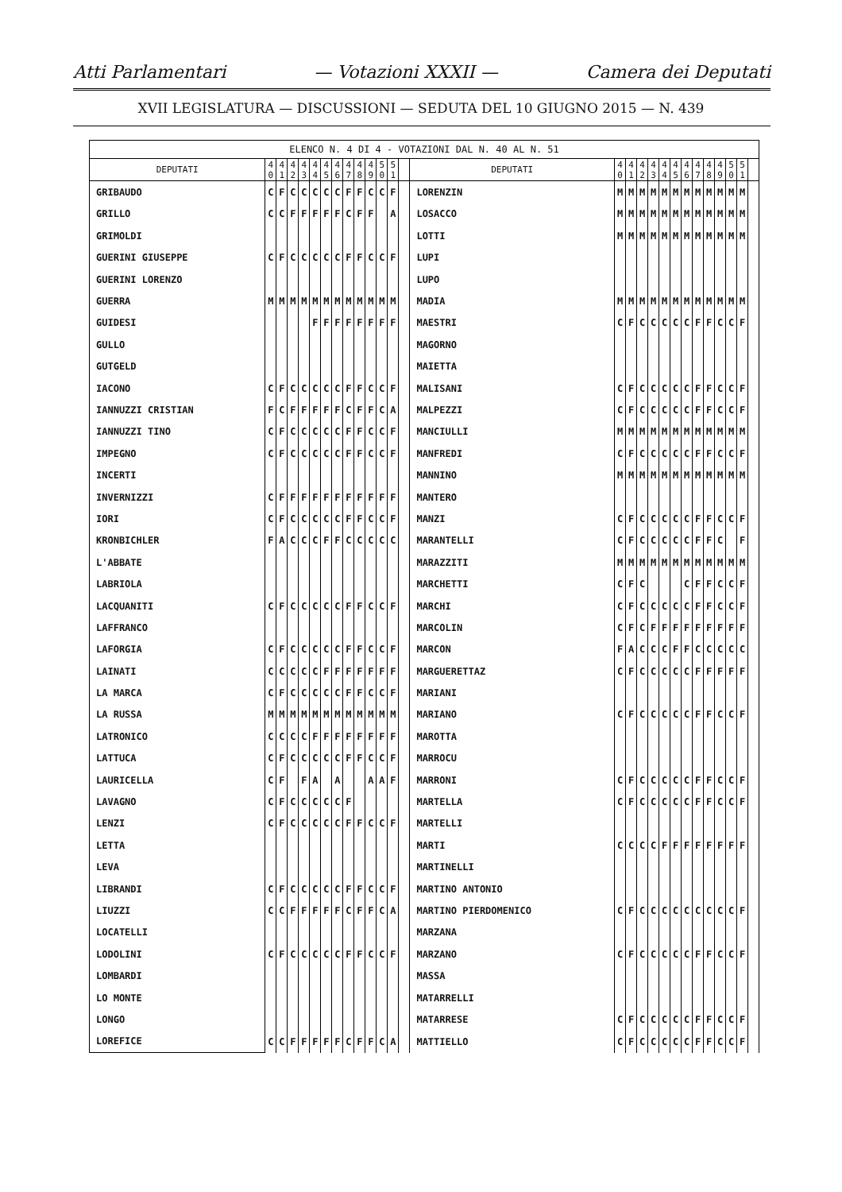Atti Parlamentari — Votazioni XXXII — Camera dei Deputati
XVII LEGISLATURA — DISCUSSIONI — SEDUTA DEL 10 GIUGNO 2015 — N. 439
| ELENCO N. 4 DI 4 - VOTAZIONI DAL N. 40 AL N. 51 | | | | | | | | | | | | | | | | | | | | | | | | | | | |
| DEPUTATI | 4 0 | 4 1 | 4 2 | 4 3 | 4 4 | 4 5 | 4 6 | 4 7 | 4 8 | 4 9 | 5 0 | 5 1 | | DEPUTATI | 4 0 | 4 1 | 4 2 | 4 3 | 4 4 | 4 5 | 4 6 | 4 7 | 4 8 | 4 9 | 5 0 | 5 1 | |
| GRIBAUDO | C | F | C | C | C | C | C | F | F | C | C | F | | LORENZIN | M | M | M | M | M | M | M | M | M | M | M | M | |
| GRILLO | C | C | F | F | F | F | F | C | F | F | | A | | LOSACCO | M | M | M | M | M | M | M | M | M | M | M | M | |
| GRIMOLDI | | | | | | | | | | | | | | LOTTI | M | M | M | M | M | M | M | M | M | M | M | M | |
| GUERINI GIUSEPPE | C | F | C | C | C | C | C | F | F | C | C | F | | LUPI | | | | | | | | | | | | | |
| GUERINI LORENZO | | | | | | | | | | | | | | LUPO | | | | | | | | | | | | | |
| GUERRA | M | M | M | M | M | M | M | M | M | M | M | M | | MADIA | M | M | M | M | M | M | M | M | M | M | M | M | |
| GUIDESI | | | | | F | F | F | F | F | F | F | F | | MAESTRI | C | F | C | C | C | C | C | F | F | C | C | F | |
| GULLO | | | | | | | | | | | | | | MAGORNO | | | | | | | | | | | | | |
| GUTGELD | | | | | | | | | | | | | | MAIETTA | | | | | | | | | | | | | |
| IACONO | C | F | C | C | C | C | C | F | F | C | C | F | | MALISANI | C | F | C | C | C | C | C | F | F | C | C | F | |
| IANNUZZI CRISTIAN | F | C | F | F | F | F | F | C | F | F | C | A | | MALPEZZI | C | F | C | C | C | C | C | F | F | C | C | F | |
| IANNUZZI TINO | C | F | C | C | C | C | C | F | F | C | C | F | | MANCIULLI | M | M | M | M | M | M | M | M | M | M | M | M | |
| IMPEGNO | C | F | C | C | C | C | C | F | F | C | C | F | | MANFREDI | C | F | C | C | C | C | C | F | F | C | C | F | |
| INCERTI | | | | | | | | | | | | | | MANNINO | M | M | M | M | M | M | M | M | M | M | M | M | |
| INVERNIZZI | C | F | F | F | F | F | F | F | F | F | F | F | | MANTERO | | | | | | | | | | | | | |
| IORI | C | F | C | C | C | C | C | F | F | C | C | F | | MANZI | C | F | C | C | C | C | C | F | F | C | C | F | |
| KRONBICHLER | F | A | C | C | C | F | F | C | C | C | C | C | | MARANTELLI | C | F | C | C | C | C | C | F | F | C | | F | |
| L'ABBATE | | | | | | | | | | | | | | MARAZZITI | M | M | M | M | M | M | M | M | M | M | M | M | |
| LABRIOLA | | | | | | | | | | | | | | MARCHETTI | C | F | C | | | | C | F | F | C | C | F | |
| LACQUANITI | C | F | C | C | C | C | C | F | F | C | C | F | | MARCHI | C | F | C | C | C | C | C | F | F | C | C | F | |
| LAFFRANCO | | | | | | | | | | | | | | MARCOLIN | C | F | C | F | F | F | F | F | F | F | F | F | |
| LAFORGIA | C | F | C | C | C | C | C | F | F | C | C | F | | MARCON | F | A | C | C | C | F | F | C | C | C | C | C | |
| LAINATI | C | C | C | C | C | F | F | F | F | F | F | F | | MARGUERETTAZ | C | F | C | C | C | C | C | F | F | F | F | F | |
| LA MARCA | C | F | C | C | C | C | C | F | F | C | C | F | | MARIANI | | | | | | | | | | | | | |
| LA RUSSA | M | M | M | M | M | M | M | M | M | M | M | M | | MARIANO | C | F | C | C | C | C | C | F | F | C | C | F | |
| LATRONICO | C | C | C | C | F | F | F | F | F | F | F | F | | MAROTTA | | | | | | | | | | | | | |
| LATTUCA | C | F | C | C | C | C | C | F | F | C | C | F | | MARROCU | | | | | | | | | | | | | |
| LAURICELLA | C | F | | F | A | | A | | | A | A | F | | MARRONI | C | F | C | C | C | C | C | F | F | C | C | F | |
| LAVAGNO | C | F | C | C | C | C | C | F | | | | | | MARTELLA | C | F | C | C | C | C | C | F | F | C | C | F | |
| LENZI | C | F | C | C | C | C | C | F | F | C | C | F | | MARTELLI | | | | | | | | | | | | | |
| LETTA | | | | | | | | | | | | | | MARTI | C | C | C | C | F | F | F | F | F | F | F | F | |
| LEVA | | | | | | | | | | | | | | MARTINELLI | | | | | | | | | | | | | |
| LIBRANDI | C | F | C | C | C | C | C | F | F | C | C | F | | MARTINO ANTONIO | | | | | | | | | | | | | |
| LIUZZI | C | C | F | F | F | F | F | C | F | F | C | A | | MARTINO PIERDOMENICO | C | F | C | C | C | C | C | C | C | C | C | F | |
| LOCATELLI | | | | | | | | | | | | | | MARZANA | | | | | | | | | | | | | |
| LODOLINI | C | F | C | C | C | C | C | F | F | C | C | F | | MARZANO | C | F | C | C | C | C | C | F | F | C | C | F | |
| LOMBARDI | | | | | | | | | | | | | | MASSA | | | | | | | | | | | | | |
| LO MONTE | | | | | | | | | | | | | | MATARRELLI | | | | | | | | | | | | | |
| LONGO | | | | | | | | | | | | | | MATARRESE | C | F | C | C | C | C | C | F | F | C | C | F | |
| LOREFICE | C | C | F | F | F | F | F | C | F | F | C | A | | MATTIELLO | C | F | C | C | C | C | C | F | F | C | C | F | |